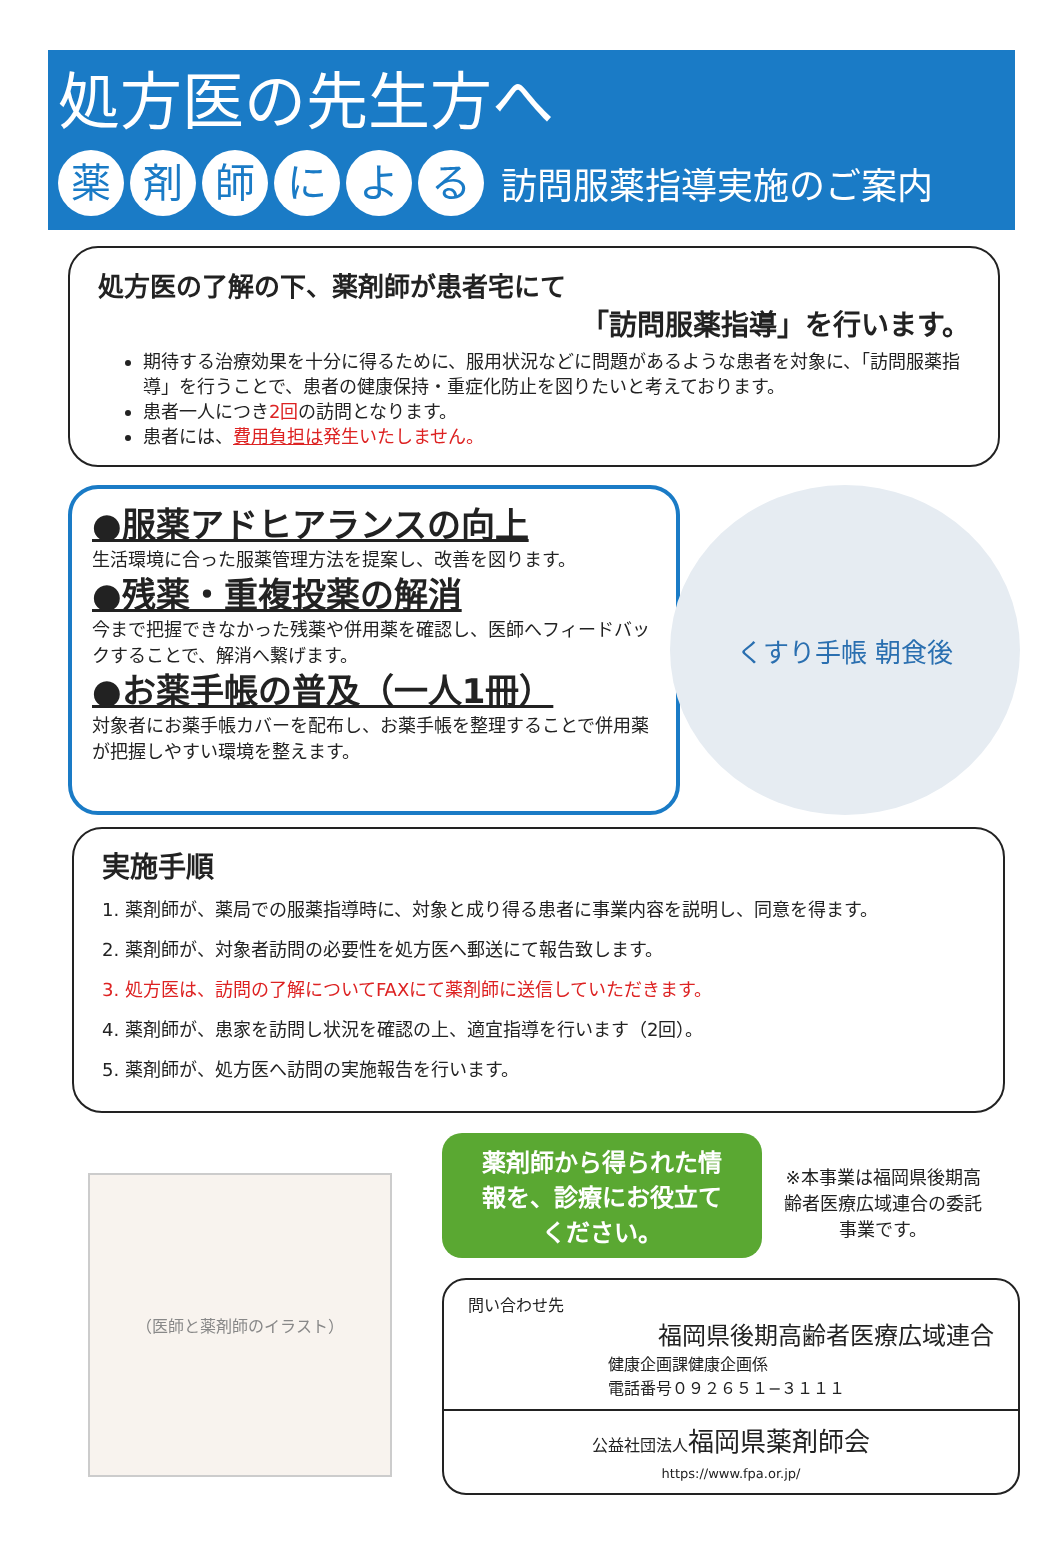処方医の先生方へ
薬剤師による 訪問服薬指導実施のご案内
処方医の了解の下、薬剤師が患者宅にて
「訪問服薬指導」を行います。
期待する治療効果を十分に得るために、服用状況などに問題があるような患者を対象に、「訪問服薬指導」を行うことで、患者の健康保持・重症化防止を図りたいと考えております。
患者一人につき2回の訪問となります。
患者には、費用負担は発生いたしません。
●服薬アドヒアランスの向上
生活環境に合った服薬管理方法を提案し、改善を図ります。
●残薬・重複投薬の解消
今まで把握できなかった残薬や併用薬を確認し、医師へフィードバックすることで、解消へ繋げます。
●お薬手帳の普及（一人1冊）
対象者にお薬手帳カバーを配布し、お薬手帳を整理することで併用薬が把握しやすい環境を整えます。
くすり手帳 朝食後
実施手順
1. 薬剤師が、薬局での服薬指導時に、対象と成り得る患者に事業内容を説明し、同意を得ます。
2. 薬剤師が、対象者訪問の必要性を処方医へ郵送にて報告致します。
3. 処方医は、訪問の了解についてFAXにて薬剤師に送信していただきます。
4. 薬剤師が、患家を訪問し状況を確認の上、適宜指導を行います（2回）。
5. 薬剤師が、処方医へ訪問の実施報告を行います。
（医師と薬剤師のイラスト）
薬剤師から得られた情報を、診療にお役立てください。 ※本事業は福岡県後期高齢者医療広域連合の委託事業です。
問い合わせ先
福岡県後期高齢者医療広域連合
健康企画課健康企画係
電話番号０９２６５１−３１１１
公益社団法人 福岡県薬剤師会
https://www.fpa.or.jp/